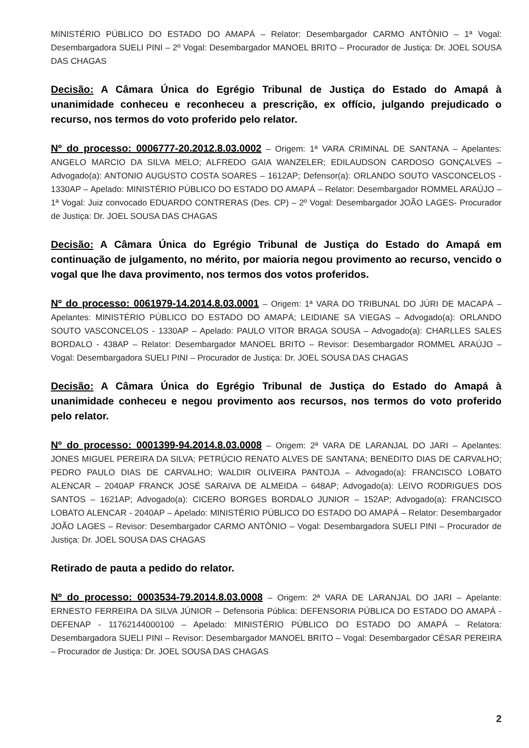MINISTÉRIO PÚBLICO DO ESTADO DO AMAPÁ – Relator: Desembargador CARMO ANTÔNIO – 1ª Vogal: Desembargadora SUELI PINI – 2º Vogal: Desembargador MANOEL BRITO – Procurador de Justiça: Dr. JOEL SOUSA DAS CHAGAS
Decisão: A Câmara Única do Egrégio Tribunal de Justiça do Estado do Amapá à unanimidade conheceu e reconheceu a prescrição, ex offício, julgando prejudicado o recurso, nos termos do voto proferido pelo relator.
Nº do processo: 0006777-20.2012.8.03.0002 – Origem: 1ª VARA CRIMINAL DE SANTANA – Apelantes: ANGELO MARCIO DA SILVA MELO; ALFREDO GAIA WANZELER; EDILAUDSON CARDOSO GONÇALVES – Advogado(a): ANTONIO AUGUSTO COSTA SOARES – 1612AP; Defensor(a): ORLANDO SOUTO VASCONCELOS - 1330AP – Apelado: MINISTÉRIO PÚBLICO DO ESTADO DO AMAPÁ – Relator: Desembargador ROMMEL ARAÚJO – 1ª Vogal: Juiz convocado EDUARDO CONTRERAS (Des. CP) – 2º Vogal: Desembargador JOÃO LAGES- Procurador de Justiça: Dr. JOEL SOUSA DAS CHAGAS
Decisão: A Câmara Única do Egrégio Tribunal de Justiça do Estado do Amapá em continuação de julgamento, no mérito, por maioria negou provimento ao recurso, vencido o vogal que lhe dava provimento, nos termos dos votos proferidos.
Nº do processo: 0061979-14.2014.8.03.0001 – Origem: 1ª VARA DO TRIBUNAL DO JÚRI DE MACAPÁ – Apelantes: MINISTÉRIO PÚBLICO DO ESTADO DO AMAPÁ; LEIDIANE SA VIEGAS – Advogado(a): ORLANDO SOUTO VASCONCELOS - 1330AP – Apelado: PAULO VITOR BRAGA SOUSA – Advogado(a): CHARLLES SALES BORDALO - 438AP – Relator: Desembargador MANOEL BRITO – Revisor: Desembargador ROMMEL ARAÚJO – Vogal: Desembargadora SUELI PINI – Procurador de Justiça: Dr. JOEL SOUSA DAS CHAGAS
Decisão: A Câmara Única do Egrégio Tribunal de Justiça do Estado do Amapá à unanimidade conheceu e negou provimento aos recursos, nos termos do voto proferido pelo relator.
Nº do processo: 0001399-94.2014.8.03.0008 – Origem: 2ª VARA DE LARANJAL DO JARI – Apelantes: JONES MIGUEL PEREIRA DA SILVA; PETRÚCIO RENATO ALVES DE SANTANA; BENEDITO DIAS DE CARVALHO; PEDRO PAULO DIAS DE CARVALHO; WALDIR OLIVEIRA PANTOJA – Advogado(a): FRANCISCO LOBATO ALENCAR – 2040AP FRANCK JOSÉ SARAIVA DE ALMEIDA – 648AP; Advogado(a): LEIVO RODRIGUES DOS SANTOS – 1621AP; Advogado(a): CICERO BORGES BORDALO JUNIOR – 152AP; Advogado(a): FRANCISCO LOBATO ALENCAR - 2040AP – Apelado: MINISTÉRIO PÚBLICO DO ESTADO DO AMAPÁ – Relator: Desembargador JOÃO LAGES – Revisor: Desembargador CARMO ANTÔNIO – Vogal: Desembargadora SUELI PINI – Procurador de Justiça: Dr. JOEL SOUSA DAS CHAGAS
Retirado de pauta a pedido do relator.
Nº do processo: 0003534-79.2014.8.03.0008 – Origem: 2ª VARA DE LARANJAL DO JARI – Apelante: ERNESTO FERREIRA DA SILVA JÚNIOR – Defensoria Pública: DEFENSORIA PÚBLICA DO ESTADO DO AMAPÁ - DEFENAP - 11762144000100 – Apelado: MINISTÉRIO PÚBLICO DO ESTADO DO AMAPÁ – Relatora: Desembargadora SUELI PINI – Revisor: Desembargador MANOEL BRITO – Vogal: Desembargador CÉSAR PEREIRA – Procurador de Justiça: Dr. JOEL SOUSA DAS CHAGAS
2